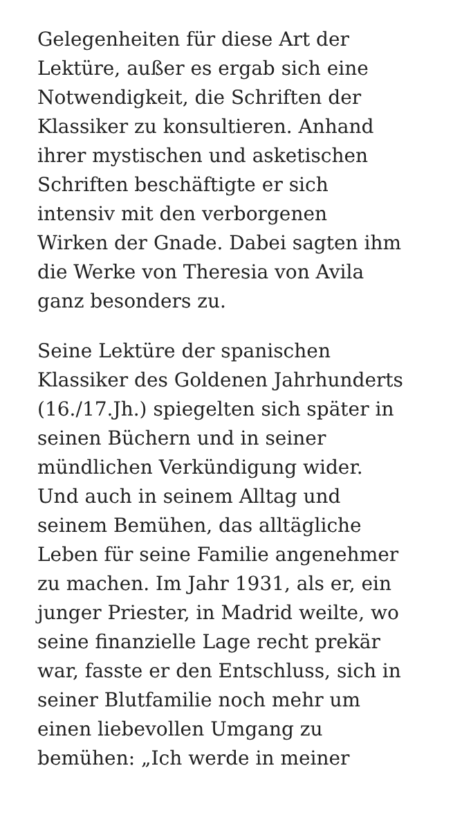Gelegenheiten für diese Art der
Lektüre, außer es ergab sich eine
Notwendigkeit, die Schriften der
Klassiker zu konsultieren. Anhand
ihrer mystischen und asketischen
Schriften beschäftigte er sich
intensiv mit den verborgenen
Wirken der Gnade. Dabei sagten ihm
die Werke von Theresia von Avila
ganz besonders zu.
Seine Lektüre der spanischen
Klassiker des Goldenen Jahrhunderts
(16./17.Jh.) spiegelten sich später in
seinen Büchern und in seiner
mündlichen Verkündigung wider.
Und auch in seinem Alltag und
seinem Bemühen, das alltägliche
Leben für seine Familie angenehmer
zu machen. Im Jahr 1931, als er, ein
junger Priester, in Madrid weilte, wo
seine finanzielle Lage recht prekär
war, fasste er den Entschluss, sich in
seiner Blutfamilie noch mehr um
einen liebevollen Umgang zu
bemühen: „Ich werde in meiner